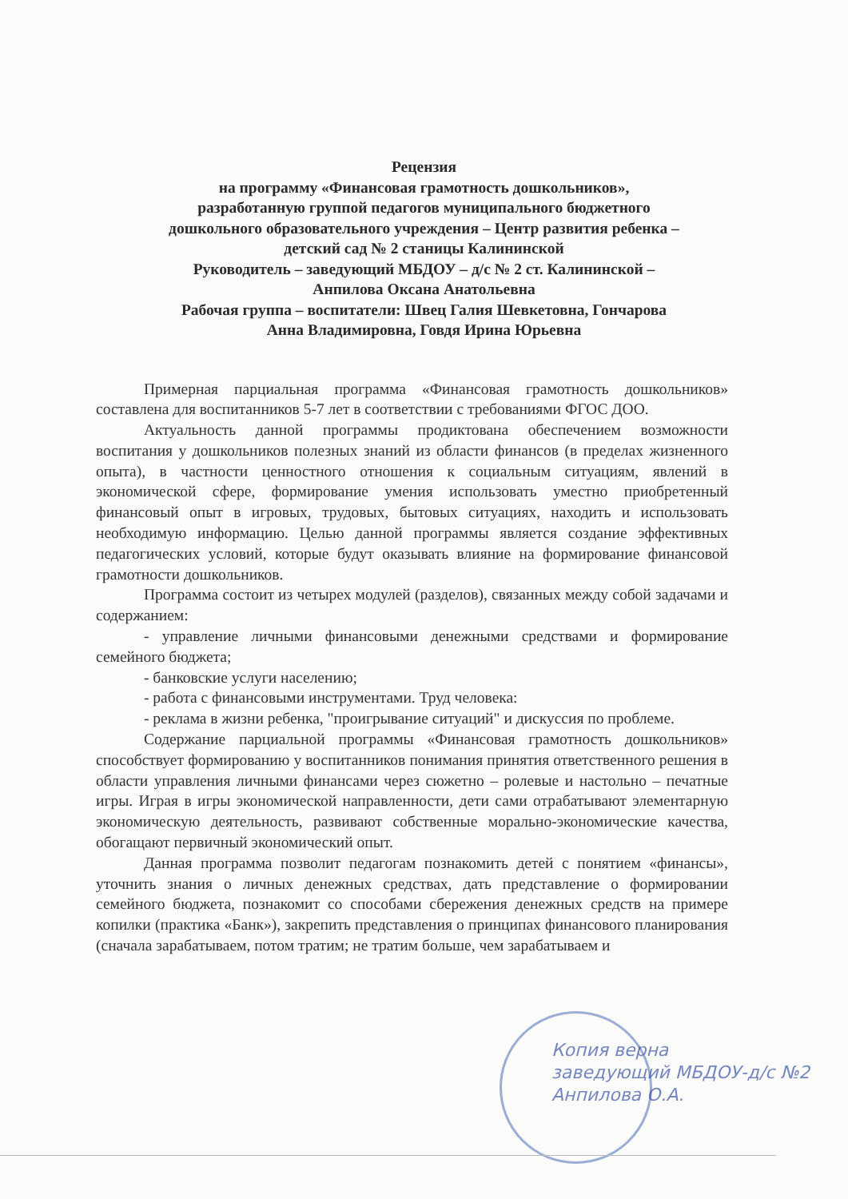Рецензия
на программу «Финансовая грамотность дошкольников»,
разработанную группой педагогов муниципального бюджетного
дошкольного образовательного учреждения – Центр развития ребенка –
детский сад № 2 станицы Калининской
Руководитель – заведующий МБДОУ – д/с № 2 ст. Калининской –
Анпилова Оксана Анатольевна
Рабочая группа – воспитатели: Швец Галия Шевкетовна, Гончарова
Анна Владимировна, Говдя Ирина Юрьевна
Примерная парциальная программа «Финансовая грамотность дошкольников» составлена для воспитанников 5-7 лет в соответствии с требованиями ФГОС ДОО.
Актуальность данной программы продиктована обеспечением возможности воспитания у дошкольников полезных знаний из области финансов (в пределах жизненного опыта), в частности ценностного отношения к социальным ситуациям, явлений в экономической сфере, формирование умения использовать уместно приобретенный финансовый опыт в игровых, трудовых, бытовых ситуациях, находить и использовать необходимую информацию. Целью данной программы является создание эффективных педагогических условий, которые будут оказывать влияние на формирование финансовой грамотности дошкольников.
Программа состоит из четырех модулей (разделов), связанных между собой задачами и содержанием:
- управление личными финансовыми денежными средствами и формирование семейного бюджета;
- банковские услуги населению;
- работа с финансовыми инструментами. Труд человека:
- реклама в жизни ребенка, "проигрывание ситуаций" и дискуссия по проблеме.
Содержание парциальной программы «Финансовая грамотность дошкольников» способствует формированию у воспитанников понимания принятия ответственного решения в области управления личными финансами через сюжетно – ролевые и настольно – печатные игры. Играя в игры экономической направленности, дети сами отрабатывают элементарную экономическую деятельность, развивают собственные морально-экономические качества, обогащают первичный экономический опыт.
Данная программа позволит педагогам познакомить детей с понятием «финансы», уточнить знания о личных денежных средствах, дать представление о формировании семейного бюджета, познакомит со способами сбережения денежных средств на примере копилки (практика «Банк»), закрепить представления о принципах финансового планирования (сначала зарабатываем, потом тратим; не тратим больше, чем зарабатываем и
Копия верна
заведующий МБДОУ-д/с №2
Анпилова О.А.